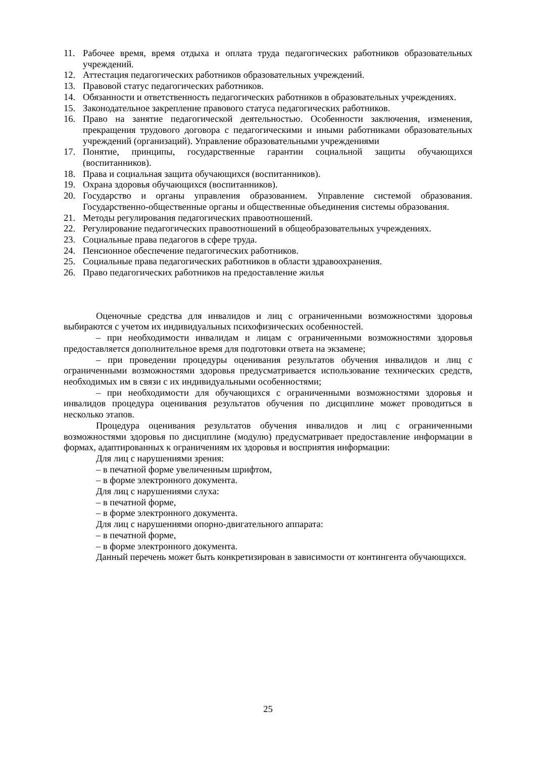11. Рабочее время, время отдыха и оплата труда педагогических работников образовательных учреждений.
12. Аттестация педагогических работников образовательных учреждений.
13. Правовой статус педагогических работников.
14. Обязанности и ответственность педагогических работников в образовательных учреждениях.
15. Законодательное закрепление правового статуса педагогических работников.
16. Право на занятие педагогической деятельностью. Особенности заключения, изменения, прекращения трудового договора с педагогическими и иными работниками образовательных учреждений (организаций). Управление образовательными учреждениями
17. Понятие, принципы, государственные гарантии социальной защиты обучающихся (воспитанников).
18. Права и социальная защита обучающихся (воспитанников).
19. Охрана здоровья обучающихся (воспитанников).
20. Государство и органы управления образованием. Управление системой образования. Государственно-общественные органы и общественные объединения системы образования.
21. Методы регулирования педагогических правоотношений.
22. Регулирование педагогических правоотношений в общеобразовательных учреждениях.
23. Социальные права педагогов в сфере труда.
24. Пенсионное обеспечение педагогических работников.
25. Социальные права педагогических работников в области здравоохранения.
26. Право педагогических работников на предоставление жилья
Оценочные средства для инвалидов и лиц с ограниченными возможностями здоровья выбираются с учетом их индивидуальных психофизических особенностей.
– при необходимости инвалидам и лицам с ограниченными возможностями здоровья предоставляется дополнительное время для подготовки ответа на экзамене;
– при проведении процедуры оценивания результатов обучения инвалидов и лиц с ограниченными возможностями здоровья предусматривается использование технических средств, необходимых им в связи с их индивидуальными особенностями;
– при необходимости для обучающихся с ограниченными возможностями здоровья и инвалидов процедура оценивания результатов обучения по дисциплине может проводиться в несколько этапов.
Процедура оценивания результатов обучения инвалидов и лиц с ограниченными возможностями здоровья по дисциплине (модулю) предусматривает предоставление информации в формах, адаптированных к ограничениям их здоровья и восприятия информации:
Для лиц с нарушениями зрения:
– в печатной форме увеличенным шрифтом,
– в форме электронного документа.
Для лиц с нарушениями слуха:
– в печатной форме,
– в форме электронного документа.
Для лиц с нарушениями опорно-двигательного аппарата:
– в печатной форме,
– в форме электронного документа.
Данный перечень может быть конкретизирован в зависимости от контингента обучающихся.
25